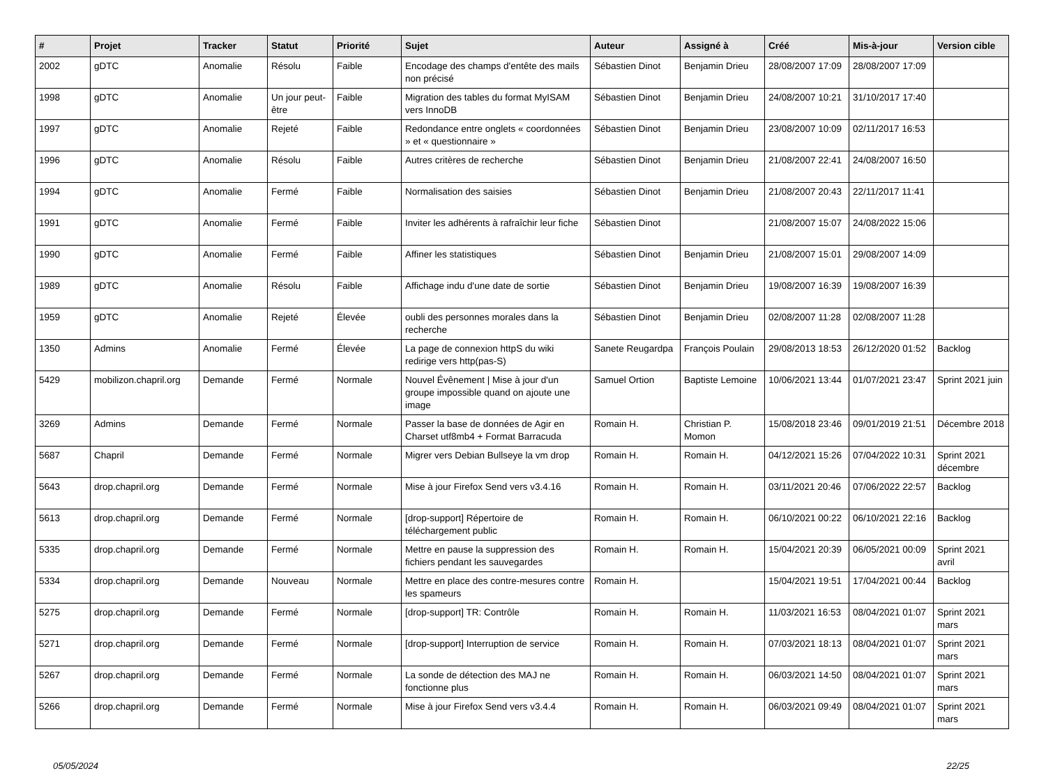| # | Projet | Tracker | Statut | Priorité | Sujet | Auteur | Assigné à | Créé | Mis-à-jour | Version cible |
| --- | --- | --- | --- | --- | --- | --- | --- | --- | --- | --- |
| 2002 | gDTC | Anomalie | Résolu | Faible | Encodage des champs d'entête des mails non précisé | Sébastien Dinot | Benjamin Drieu | 28/08/2007 17:09 | 28/08/2007 17:09 | |
| 1998 | gDTC | Anomalie | Un jour peut-être | Faible | Migration des tables du format MyISAM vers InnoDB | Sébastien Dinot | Benjamin Drieu | 24/08/2007 10:21 | 31/10/2017 17:40 | |
| 1997 | gDTC | Anomalie | Rejeté | Faible | Redondance entre onglets « coordonnées » et « questionnaire » | Sébastien Dinot | Benjamin Drieu | 23/08/2007 10:09 | 02/11/2017 16:53 | |
| 1996 | gDTC | Anomalie | Résolu | Faible | Autres critères de recherche | Sébastien Dinot | Benjamin Drieu | 21/08/2007 22:41 | 24/08/2007 16:50 | |
| 1994 | gDTC | Anomalie | Fermé | Faible | Normalisation des saisies | Sébastien Dinot | Benjamin Drieu | 21/08/2007 20:43 | 22/11/2017 11:41 | |
| 1991 | gDTC | Anomalie | Fermé | Faible | Inviter les adhérents à rafraîchir leur fiche | Sébastien Dinot | | 21/08/2007 15:07 | 24/08/2022 15:06 | |
| 1990 | gDTC | Anomalie | Fermé | Faible | Affiner les statistiques | Sébastien Dinot | Benjamin Drieu | 21/08/2007 15:01 | 29/08/2007 14:09 | |
| 1989 | gDTC | Anomalie | Résolu | Faible | Affichage indu d'une date de sortie | Sébastien Dinot | Benjamin Drieu | 19/08/2007 16:39 | 19/08/2007 16:39 | |
| 1959 | gDTC | Anomalie | Rejeté | Élevée | oubli des personnes morales dans la recherche | Sébastien Dinot | Benjamin Drieu | 02/08/2007 11:28 | 02/08/2007 11:28 | |
| 1350 | Admins | Anomalie | Fermé | Élevée | La page de connexion httpS du wiki redirige vers http(pas-S) | Sanete Reugardpa | François Poulain | 29/08/2013 18:53 | 26/12/2020 01:52 | Backlog |
| 5429 | mobilizon.chapril.org | Demande | Fermé | Normale | Nouvel Évênement / Mise à jour d'un groupe impossible quand on ajoute une image | Samuel Ortion | Baptiste Lemoine | 10/06/2021 13:44 | 01/07/2021 23:47 | Sprint 2021 juin |
| 3269 | Admins | Demande | Fermé | Normale | Passer la base de données de Agir en Charset utf8mb4 + Format Barracuda | Romain H. | Christian P. Momon | 15/08/2018 23:46 | 09/01/2019 21:51 | Décembre 2018 |
| 5687 | Chapril | Demande | Fermé | Normale | Migrer vers Debian Bullseye la vm drop | Romain H. | Romain H. | 04/12/2021 15:26 | 07/04/2022 10:31 | Sprint 2021 décembre |
| 5643 | drop.chapril.org | Demande | Fermé | Normale | Mise à jour Firefox Send vers v3.4.16 | Romain H. | Romain H. | 03/11/2021 20:46 | 07/06/2022 22:57 | Backlog |
| 5613 | drop.chapril.org | Demande | Fermé | Normale | [drop-support] Répertoire de téléchargement public | Romain H. | Romain H. | 06/10/2021 00:22 | 06/10/2021 22:16 | Backlog |
| 5335 | drop.chapril.org | Demande | Fermé | Normale | Mettre en pause la suppression des fichiers pendant les sauvegardes | Romain H. | Romain H. | 15/04/2021 20:39 | 06/05/2021 00:09 | Sprint 2021 avril |
| 5334 | drop.chapril.org | Demande | Nouveau | Normale | Mettre en place des contre-mesures contre les spameurs | Romain H. | | 15/04/2021 19:51 | 17/04/2021 00:44 | Backlog |
| 5275 | drop.chapril.org | Demande | Fermé | Normale | [drop-support] TR: Contrôle | Romain H. | Romain H. | 11/03/2021 16:53 | 08/04/2021 01:07 | Sprint 2021 mars |
| 5271 | drop.chapril.org | Demande | Fermé | Normale | [drop-support] Interruption de service | Romain H. | Romain H. | 07/03/2021 18:13 | 08/04/2021 01:07 | Sprint 2021 mars |
| 5267 | drop.chapril.org | Demande | Fermé | Normale | La sonde de détection des MAJ ne fonctionne plus | Romain H. | Romain H. | 06/03/2021 14:50 | 08/04/2021 01:07 | Sprint 2021 mars |
| 5266 | drop.chapril.org | Demande | Fermé | Normale | Mise à jour Firefox Send vers v3.4.4 | Romain H. | Romain H. | 06/03/2021 09:49 | 08/04/2021 01:07 | Sprint 2021 mars |
05/05/2024 22/25